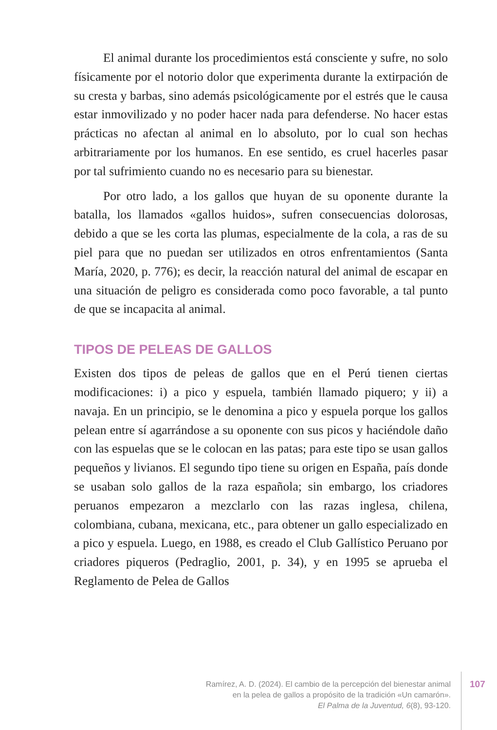El animal durante los procedimientos está consciente y sufre, no solo físicamente por el notorio dolor que experimenta durante la extirpación de su cresta y barbas, sino además psicológicamente por el estrés que le causa estar inmovilizado y no poder hacer nada para defenderse. No hacer estas prácticas no afectan al animal en lo absoluto, por lo cual son hechas arbitrariamente por los humanos. En ese sentido, es cruel hacerles pasar por tal sufrimiento cuando no es necesario para su bienestar.
Por otro lado, a los gallos que huyan de su oponente durante la batalla, los llamados «gallos huidos», sufren consecuencias dolorosas, debido a que se les corta las plumas, especialmente de la cola, a ras de su piel para que no puedan ser utilizados en otros enfrentamientos (Santa María, 2020, p. 776); es decir, la reacción natural del animal de escapar en una situación de peligro es considerada como poco favorable, a tal punto de que se incapacita al animal.
TIPOS DE PELEAS DE GALLOS
Existen dos tipos de peleas de gallos que en el Perú tienen ciertas modificaciones: i) a pico y espuela, también llamado piquero; y ii) a navaja. En un principio, se le denomina a pico y espuela porque los gallos pelean entre sí agarrándose a su oponente con sus picos y haciéndole daño con las espuelas que se le colocan en las patas; para este tipo se usan gallos pequeños y livianos. El segundo tipo tiene su origen en España, país donde se usaban solo gallos de la raza española; sin embargo, los criadores peruanos empezaron a mezclarlo con las razas inglesa, chilena, colombiana, cubana, mexicana, etc., para obtener un gallo especializado en a pico y espuela. Luego, en 1988, es creado el Club Gallístico Peruano por criadores piqueros (Pedraglio, 2001, p. 34), y en 1995 se aprueba el Reglamento de Pelea de Gallos
Ramírez, A. D. (2024). El cambio de la percepción del bienestar animal
en la pelea de gallos a propósito de la tradición «Un camarón».
El Palma de la Juventud, 6(8), 93-120.
107